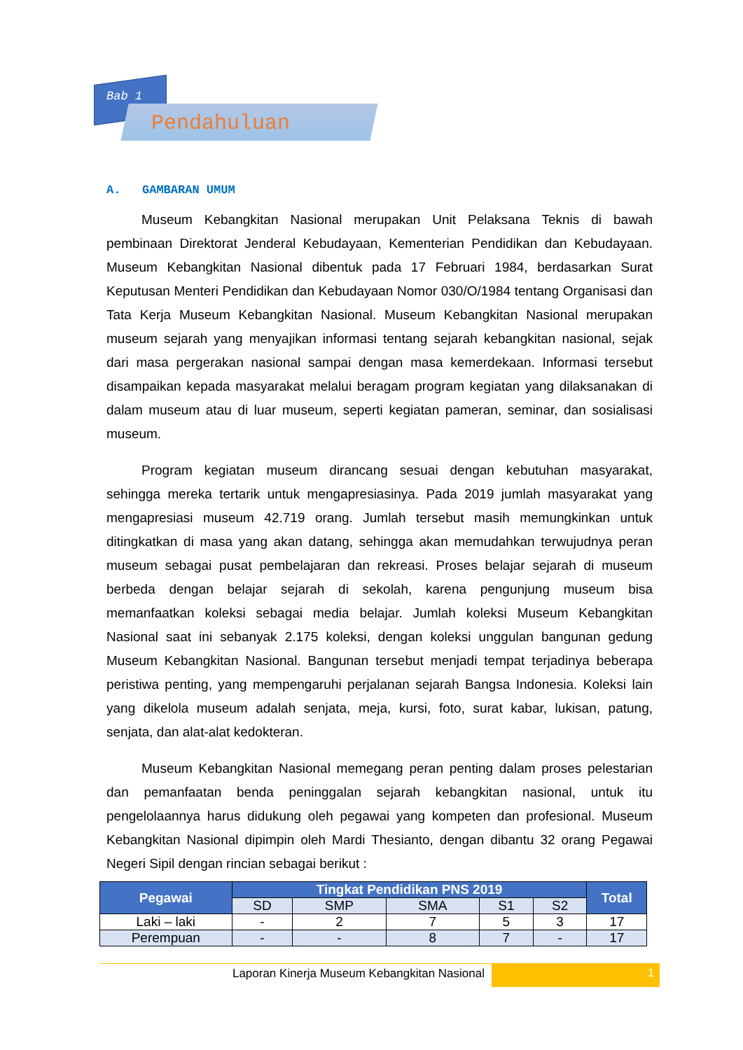Bab 1
Pendahuluan
A. GAMBARAN UMUM
Museum Kebangkitan Nasional merupakan Unit Pelaksana Teknis di bawah pembinaan Direktorat Jenderal Kebudayaan, Kementerian Pendidikan dan Kebudayaan. Museum Kebangkitan Nasional dibentuk pada 17 Februari 1984, berdasarkan Surat Keputusan Menteri Pendidikan dan Kebudayaan Nomor 030/O/1984 tentang Organisasi dan Tata Kerja Museum Kebangkitan Nasional. Museum Kebangkitan Nasional merupakan museum sejarah yang menyajikan informasi tentang sejarah kebangkitan nasional, sejak dari masa pergerakan nasional sampai dengan masa kemerdekaan. Informasi tersebut disampaikan kepada masyarakat melalui beragam program kegiatan yang dilaksanakan di dalam museum atau di luar museum, seperti kegiatan pameran, seminar, dan sosialisasi museum.
Program kegiatan museum dirancang sesuai dengan kebutuhan masyarakat, sehingga mereka tertarik untuk mengapresiasinya. Pada 2019 jumlah masyarakat yang mengapresiasi museum 42.719 orang. Jumlah tersebut masih memungkinkan untuk ditingkatkan di masa yang akan datang, sehingga akan memudahkan terwujudnya peran museum sebagai pusat pembelajaran dan rekreasi. Proses belajar sejarah di museum berbeda dengan belajar sejarah di sekolah, karena pengunjung museum bisa memanfaatkan koleksi sebagai media belajar. Jumlah koleksi Museum Kebangkitan Nasional saat ini sebanyak 2.175 koleksi, dengan koleksi unggulan bangunan gedung Museum Kebangkitan Nasional. Bangunan tersebut menjadi tempat terjadinya beberapa peristiwa penting, yang mempengaruhi perjalanan sejarah Bangsa Indonesia. Koleksi lain yang dikelola museum adalah senjata, meja, kursi, foto, surat kabar, lukisan, patung, senjata, dan alat-alat kedokteran.
Museum Kebangkitan Nasional memegang peran penting dalam proses pelestarian dan pemanfaatan benda peninggalan sejarah kebangkitan nasional, untuk itu pengelolaannya harus didukung oleh pegawai yang kompeten dan profesional. Museum Kebangkitan Nasional dipimpin oleh Mardi Thesianto, dengan dibantu 32 orang Pegawai Negeri Sipil dengan rincian sebagai berikut :
| Pegawai | Tingkat Pendidikan PNS 2019 | | | | | Total |
| --- | --- | --- | --- | --- | --- | --- |
| | SD | SMP | SMA | S1 | S2 | |
| Laki – laki | - | 2 | 7 | 5 | 3 | 17 |
| Perempuan | - | - | 8 | 7 | - | 17 |
Laporan Kinerja Museum Kebangkitan Nasional
1